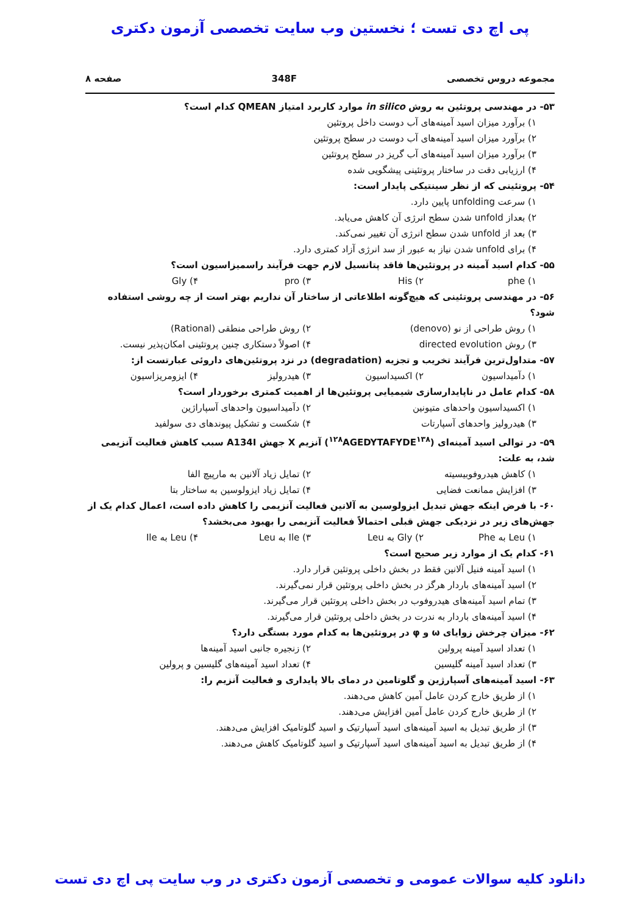پی اچ دی تست ؛ نخستین وب سایت تخصصی آزمون دکتری
مجموعه دروس تخصصی 348F صفحه ۸
۵۳- در مهندسی پروتئین به روش in silico موارد کاربرد امتیاز QMEAN کدام است؟
۱) برآورد میزان اسید آمینه‌های آب دوست داخل پروتئین
۲) برآورد میزان اسید آمینه‌های آب دوست در سطح پروتئین
۳) برآورد میزان اسید آمینه‌های آب گریز در سطح پروتئین
۴) ارزیابی دقت در ساختار پروتئینی پیشگویی شده
۵۴- پروتئینی که از نظر سینتیکی پایدار است:
۱) سرعت unfolding پایین دارد.
۲) بعداز unfold شدن سطح انرژی آن کاهش می‌یابد.
۳) بعد از unfold شدن سطح انرژی آن تغییر نمی‌کند.
۴) برای unfold شدن نیاز به عبور از سد انرژی آزاد کمتری دارد.
۵۵- کدام اسید آمینه در پروتئین‌ها فاقد پتانسیل لازم جهت فرآیند راسمیزاسیون است؟
۱) phe ۲) His ۳) pro ۴) Gly
۵۶- در مهندسی پروتئینی که هیچ‌گونه اطلاعاتی از ساختار آن نداریم بهتر است از چه روشی استفاده شود؟
۱) روش طراحی از نو (denovo) ۲) روش طراحی منطقی (Rational)
۳) روش directed evolution ۴) اصولاً دستکاری چنین پروتئینی امکان‌پذیر نیست.
۵۷- متداول‌ترین فرآیند تخریب و تجزیه (degradation) در نزد پروتئین‌های داروئی عبارتست از:
۱) دآمیداسیون ۲) اکسیداسیون ۳) هیدرولیز ۴) ایزومریزاسیون
۵۸- کدام عامل در ناپایدارسازی شیمیایی پروتئین‌ها از اهمیت کمتری برخوردار است؟
۱) اکسیداسیون واحدهای متیونین ۲) دآمیداسیون واحدهای آسپاراژین
۳) هیدرولیز واحدهای آسپارتات ۴) شکست و تشکیل پیوندهای دی سولفید
۵۹- در توالی اسید آمینه‌ای (<sup>۱۲۸</sup>AGEDYTAFYDE<sup>۱۳۸</sup>) آنزیم X جهش A134I سبب کاهش فعالیت آنزیمی شد، به علت:
۱) کاهش هیدروفوبیسیته ۲) تمایل زیاد آلانین به مارپیچ الفا
۳) افزایش ممانعت فضایی ۴) تمایل زیاد ایزولوسین به ساختار بتا
۶۰- با فرض اینکه جهش تبدیل ایزولوسین به آلانین فعالیت آنزیمی را کاهش داده است، اعمال کدام یک از جهش‌های زیر در نزدیکی جهش قبلی احتمالاً فعالیت آنزیمی را بهبود می‌بخشد؟
۱) Leu به Phe ۲) Gly به Leu ۳) Ile به Leu ۴) Leu به Ile
۶۱- کدام یک از موارد زیر صحیح است؟
۱) اسید آمینه فنیل آلانین فقط در بخش داخلی پروتئین قرار دارد.
۲) اسید آمینه‌های باردار هرگز در بخش داخلی پروتئین قرار نمی‌گیرند.
۳) تمام اسید آمینه‌های هیدروفوب در بخش داخلی پروتئین قرار می‌گیرند.
۴) اسید آمینه‌های باردار به ندرت در بخش داخلی پروتئین قرار می‌گیرند.
۶۲- میزان چرخش زوایای ω و φ در پروتئین‌ها به کدام مورد بستگی دارد؟
۱) تعداد اسید آمینه پرولین ۲) زنجیره جانبی اسید آمینه‌ها
۳) تعداد اسید آمینه گلیسین ۴) تعداد اسید آمینه‌های گلیسین و پرولین
۶۳- اسید آمینه‌های آسپارژین و گلوتامین در دمای بالا پایداری و فعالیت آنزیم را:
۱) از طریق خارج کردن عامل آمین کاهش می‌دهند.
۲) از طریق خارج کردن عامل آمین افزایش می‌دهند.
۳) از طریق تبدیل به اسید آمینه‌های اسید آسپارتیک و اسید گلوتامیک افزایش می‌دهند.
۴) از طریق تبدیل به اسید آمینه‌های اسید آسپارتیک و اسید گلوتامیک کاهش می‌دهند.
دانلود کلیه سوالات عمومی و تخصصی آزمون دکتری در وب سایت پی اچ دی تست